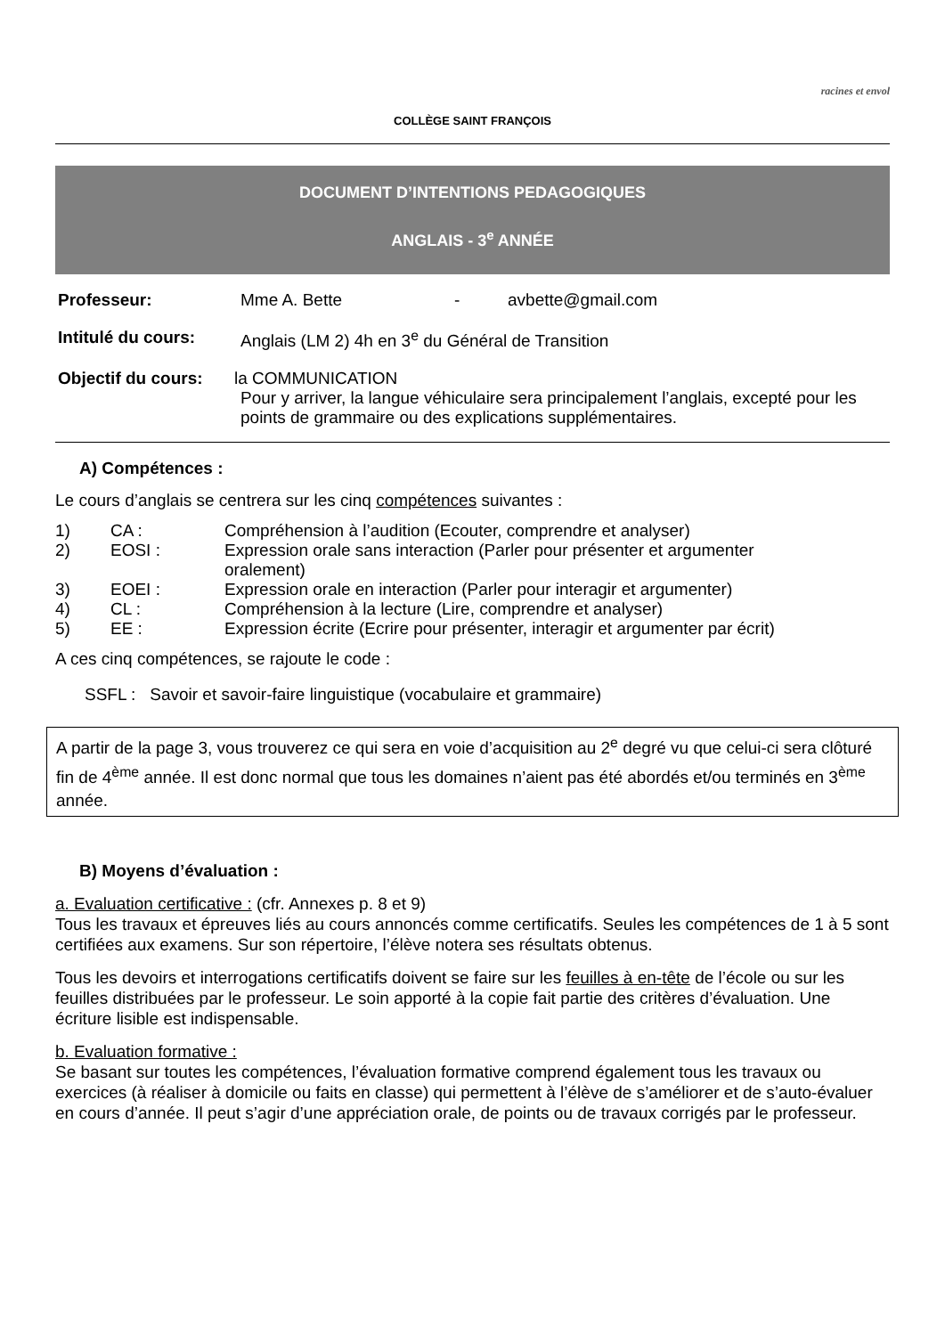racines et envol
COLLÈGE SAINT FRANÇOIS
DOCUMENT D’INTENTIONS PEDAGOGIQUES
ANGLAIS - 3<sup>e</sup> ANNÉE
Professeur: Mme A. Bette - avbette@gmail.com
Intitulé du cours: Anglais (LM 2) 4h en 3<sup>e</sup> du Général de Transition
Objectif du cours: la COMMUNICATION
Pour y arriver, la langue véhiculaire sera principalement l’anglais, excepté pour les points de grammaire ou des explications supplémentaires.
A) Compétences :
Le cours d’anglais se centrera sur les cinq compétences suivantes :
1) CA : Compréhension à l’audition (Ecouter, comprendre et analyser)
2) EOSI : Expression orale sans interaction (Parler pour présenter et argumenter oralement)
3) EOEI : Expression orale en interaction (Parler pour interagir et argumenter)
4) CL : Compréhension à la lecture (Lire, comprendre et analyser)
5) EE : Expression écrite (Ecrire pour présenter, interagir et argumenter par écrit)
A ces cinq compétences, se rajoute le code :
SSFL : Savoir et savoir-faire linguistique (vocabulaire et grammaire)
A partir de la page 3, vous trouverez ce qui sera en voie d’acquisition au 2<sup>e</sup> degré vu que celui-ci sera clôturé fin de 4<sup>ème</sup> année. Il est donc normal que tous les domaines n’aient pas été abordés et/ou terminés en 3<sup>ème</sup> année.
B) Moyens d’évaluation :
a. Evaluation certificative : (cfr. Annexes p. 8 et 9)
Tous les travaux et épreuves liés au cours annoncés comme certificatifs. Seules les compétences de 1 à 5 sont certifiées aux examens. Sur son répertoire, l’élève notera ses résultats obtenus.
Tous les devoirs et interrogations certificatifs doivent se faire sur les feuilles à en-tête de l’école ou sur les feuilles distribuées par le professeur. Le soin apporté à la copie fait partie des critères d’évaluation. Une écriture lisible est indispensable.
b. Evaluation formative :
Se basant sur toutes les compétences, l’évaluation formative comprend également tous les travaux ou exercices (à réaliser à domicile ou faits en classe) qui permettent à l’élève de s’améliorer et de s’auto-évaluer en cours d’année. Il peut s’agir d’une appréciation orale, de points ou de travaux corrigés par le professeur.